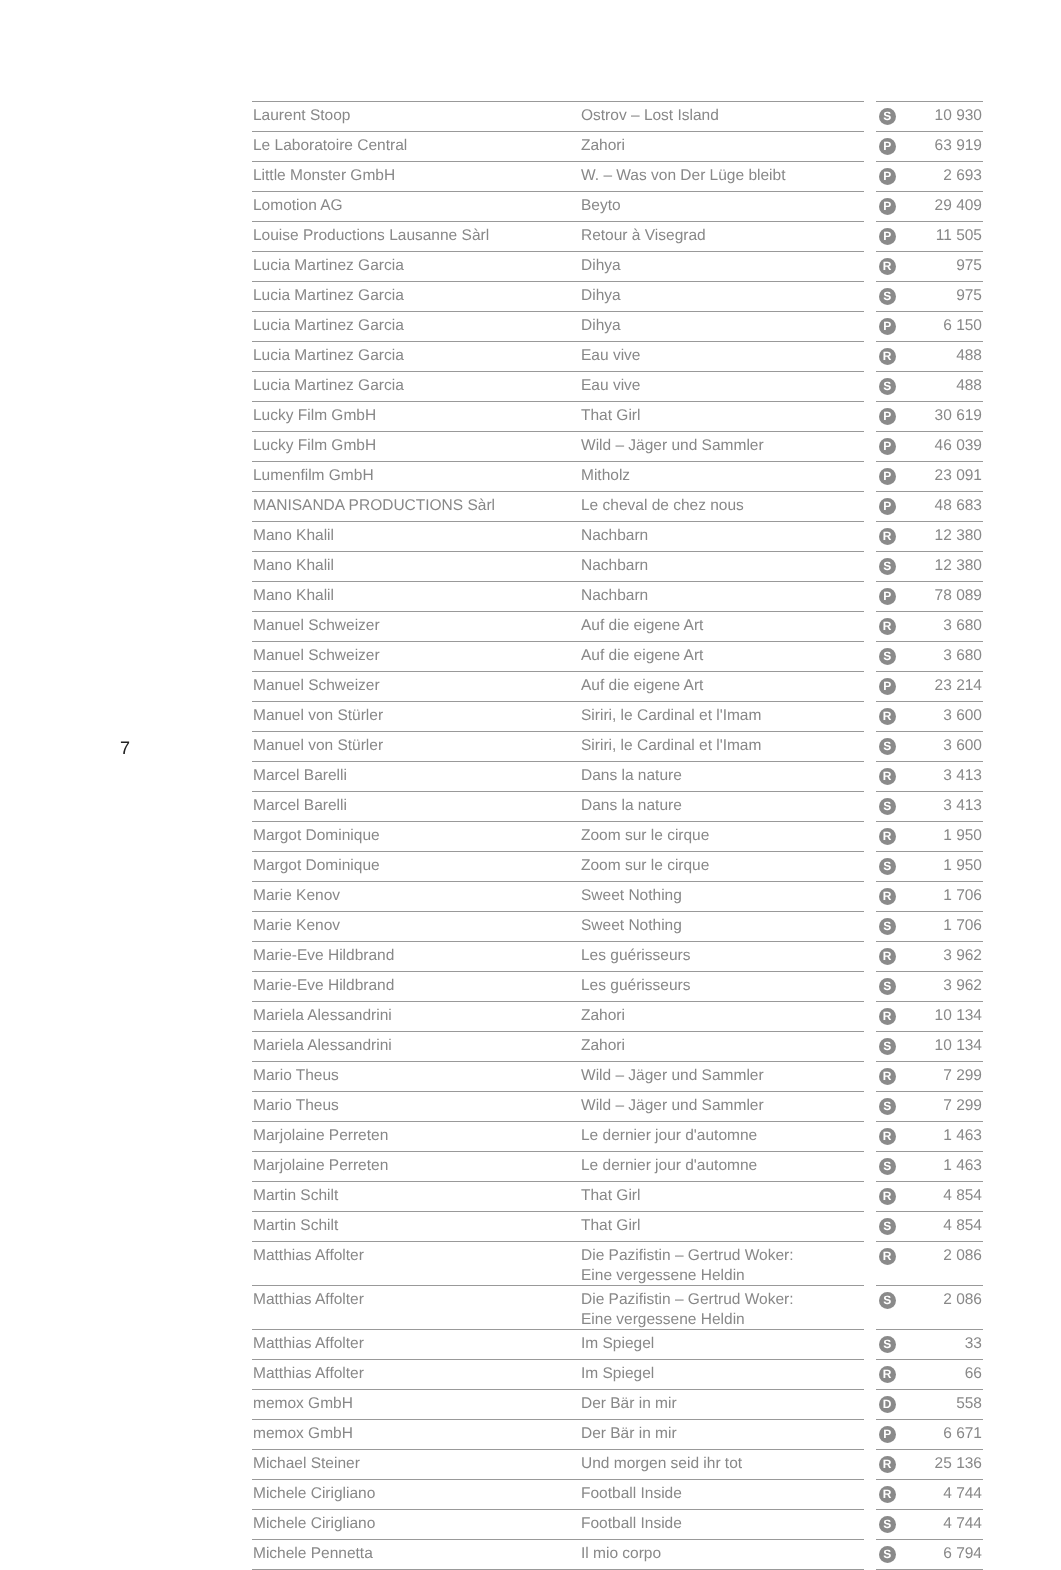7
| Laurent Stoop | Ostrov – Lost Island | | S | 10 930 |
| Le Laboratoire Central | Zahori | | P | 63 919 |
| Little Monster GmbH | W. – Was von Der Lüge bleibt | | P | 2 693 |
| Lomotion AG | Beyto | | P | 29 409 |
| Louise Productions Lausanne Sàrl | Retour à Visegrad | | P | 11 505 |
| Lucia Martinez Garcia | Dihya | | R | 975 |
| Lucia Martinez Garcia | Dihya | | S | 975 |
| Lucia Martinez Garcia | Dihya | | P | 6 150 |
| Lucia Martinez Garcia | Eau vive | | R | 488 |
| Lucia Martinez Garcia | Eau vive | | S | 488 |
| Lucky Film GmbH | That Girl | | P | 30 619 |
| Lucky Film GmbH | Wild – Jäger und Sammler | | P | 46 039 |
| Lumenfilm GmbH | Mitholz | | P | 23 091 |
| MANISANDA PRODUCTIONS Sàrl | Le cheval de chez nous | | P | 48 683 |
| Mano Khalil | Nachbarn | | R | 12 380 |
| Mano Khalil | Nachbarn | | S | 12 380 |
| Mano Khalil | Nachbarn | | P | 78 089 |
| Manuel Schweizer | Auf die eigene Art | | R | 3 680 |
| Manuel Schweizer | Auf die eigene Art | | S | 3 680 |
| Manuel Schweizer | Auf die eigene Art | | P | 23 214 |
| Manuel von Stürler | Siriri, le Cardinal et l'Imam | | R | 3 600 |
| Manuel von Stürler | Siriri, le Cardinal et l'Imam | | S | 3 600 |
| Marcel Barelli | Dans la nature | | R | 3 413 |
| Marcel Barelli | Dans la nature | | S | 3 413 |
| Margot Dominique | Zoom sur le cirque | | R | 1 950 |
| Margot Dominique | Zoom sur le cirque | | S | 1 950 |
| Marie Kenov | Sweet Nothing | | R | 1 706 |
| Marie Kenov | Sweet Nothing | | S | 1 706 |
| Marie-Eve Hildbrand | Les guérisseurs | | R | 3 962 |
| Marie-Eve Hildbrand | Les guérisseurs | | S | 3 962 |
| Mariela Alessandrini | Zahori | | R | 10 134 |
| Mariela Alessandrini | Zahori | | S | 10 134 |
| Mario Theus | Wild – Jäger und Sammler | | R | 7 299 |
| Mario Theus | Wild – Jäger und Sammler | | S | 7 299 |
| Marjolaine Perreten | Le dernier jour d'automne | | R | 1 463 |
| Marjolaine Perreten | Le dernier jour d'automne | | S | 1 463 |
| Martin Schilt | That Girl | | R | 4 854 |
| Martin Schilt | That Girl | | S | 4 854 |
| Matthias Affolter | Die Pazifistin – Gertrud Woker: Eine vergessene Heldin | | R | 2 086 |
| Matthias Affolter | Die Pazifistin – Gertrud Woker: Eine vergessene Heldin | | S | 2 086 |
| Matthias Affolter | Im Spiegel | | S | 33 |
| Matthias Affolter | Im Spiegel | | R | 66 |
| memox GmbH | Der Bär in mir | | D | 558 |
| memox GmbH | Der Bär in mir | | P | 6 671 |
| Michael Steiner | Und morgen seid ihr tot | | R | 25 136 |
| Michele Cirigliano | Football Inside | | R | 4 744 |
| Michele Cirigliano | Football Inside | | S | 4 744 |
| Michele Pennetta | Il mio corpo | | S | 6 794 |